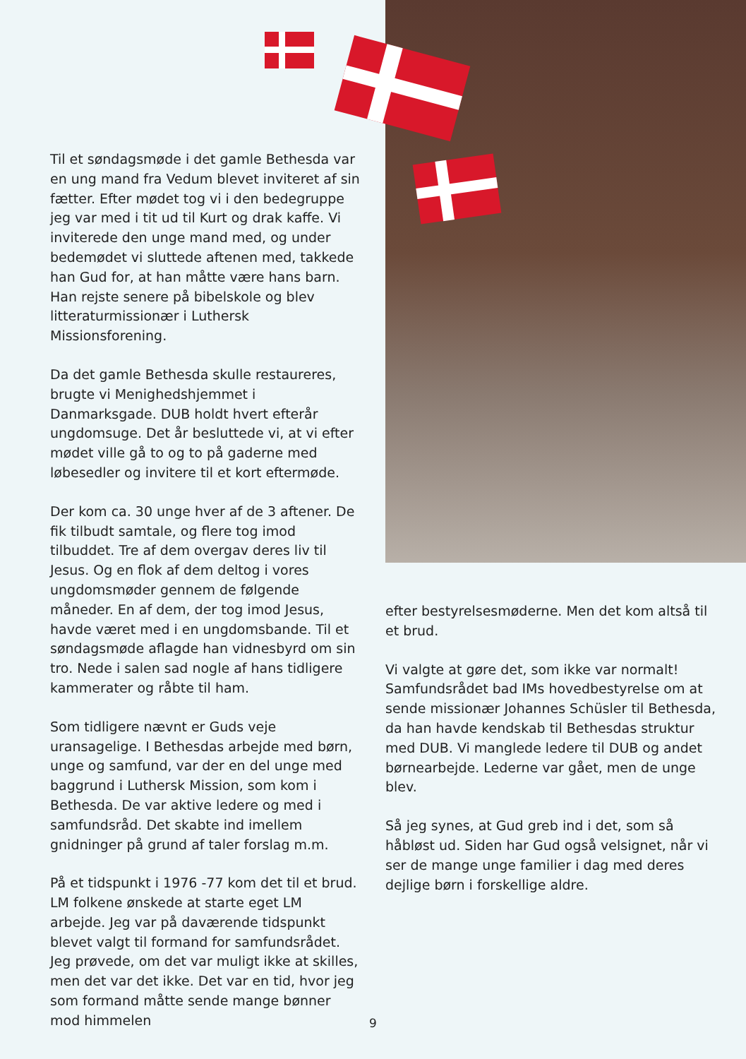Til et søndagsmøde i det gamle Bethesda var en ung mand fra Vedum blevet inviteret af sin fætter. Efter mødet tog vi i den bedegruppe jeg var med i tit ud til Kurt og drak kaffe. Vi inviterede den unge mand med, og under bedemødet vi sluttede aftenen med, takkede han Gud for, at han måtte være hans barn. Han rejste senere på bibelskole og blev litteraturmissionær i Luthersk Missionsforening.
Da det gamle Bethesda skulle restaureres, brugte vi Menighedshjemmet i Danmarksgade. DUB holdt hvert efterår ungdomsuge. Det år besluttede vi, at vi efter mødet ville gå to og to på gaderne med løbesedler og invitere til et kort eftermøde.
Der kom ca. 30 unge hver af de 3 aftener. De fik tilbudt samtale, og flere tog imod tilbuddet. Tre af dem overgav deres liv til Jesus. Og en flok af dem deltog i vores ungdomsmøder gennem de følgende måneder. En af dem, der tog imod Jesus, havde været med i en ungdomsbande. Til et søndagsmøde aflagde han vidnesbyrd om sin tro. Nede i salen sad nogle af hans tidligere kammerater og råbte til ham.
Som tidligere nævnt er Guds veje uransagelige. I Bethesdas arbejde med børn, unge og samfund, var der en del unge med baggrund i Luthersk Mission, som kom i Bethesda. De var aktive ledere og med i samfundsråd. Det skabte ind imellem gnidninger på grund af taler forslag m.m.
På et tidspunkt i 1976 -77 kom det til et brud. LM folkene ønskede at starte eget LM arbejde. Jeg var på daværende tidspunkt blevet valgt til formand for samfundsrådet. Jeg prøvede, om det var muligt ikke at skilles, men det var det ikke. Det var en tid, hvor jeg som formand måtte sende mange bønner mod himmelen
efter bestyrelsesmøderne. Men det kom altså til et brud.
Vi valgte at gøre det, som ikke var normalt! Samfundsrådet bad IMs hovedbestyrelse om at sende missionær Johannes Schüsler til Bethesda, da han havde kendskab til Bethesdas struktur med DUB. Vi manglede ledere til DUB og andet børnearbejde. Lederne var gået, men de unge blev.
Så jeg synes, at Gud greb ind i det, som så håbløst ud. Siden har Gud også velsignet, når vi ser de mange unge familier i dag med deres dejlige børn i forskellige aldre.
9